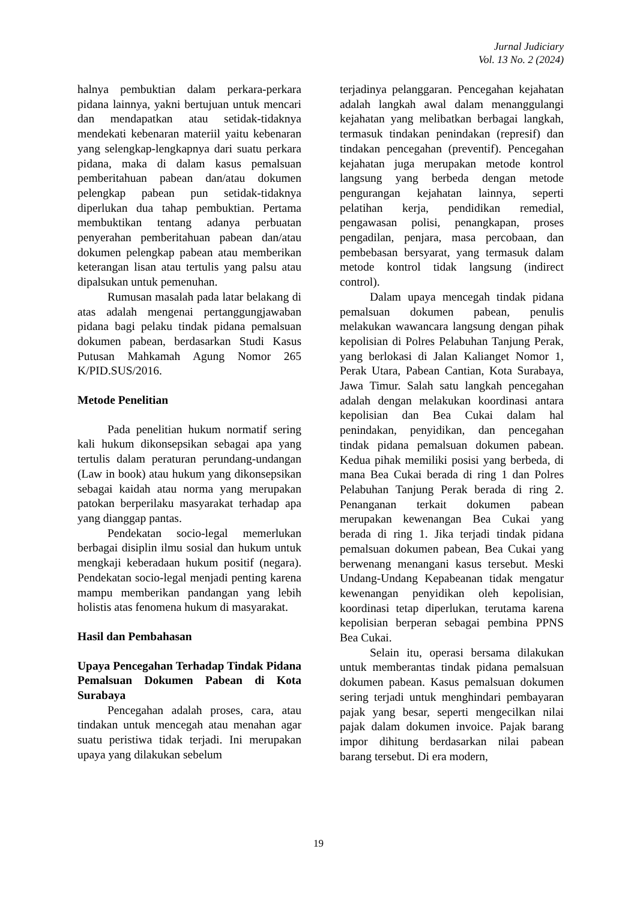Jurnal Judiciary
Vol. 13 No. 2 (2024)
halnya pembuktian dalam perkara-perkara pidana lainnya, yakni bertujuan untuk mencari dan mendapatkan atau setidak-tidaknya mendekati kebenaran materiil yaitu kebenaran yang selengkap-lengkapnya dari suatu perkara pidana, maka di dalam kasus pemalsuan pemberitahuan pabean dan/atau dokumen pelengkap pabean pun setidak-tidaknya diperlukan dua tahap pembuktian. Pertama membuktikan tentang adanya perbuatan penyerahan pemberitahuan pabean dan/atau dokumen pelengkap pabean atau memberikan keterangan lisan atau tertulis yang palsu atau dipalsukan untuk pemenuhan.
Rumusan masalah pada latar belakang di atas adalah mengenai pertanggungjawaban pidana bagi pelaku tindak pidana pemalsuan dokumen pabean, berdasarkan Studi Kasus Putusan Mahkamah Agung Nomor 265 K/PID.SUS/2016.
Metode Penelitian
Pada penelitian hukum normatif sering kali hukum dikonsepsikan sebagai apa yang tertulis dalam peraturan perundang-undangan (Law in book) atau hukum yang dikonsepsikan sebagai kaidah atau norma yang merupakan patokan berperilaku masyarakat terhadap apa yang dianggap pantas.
Pendekatan socio-legal memerlukan berbagai disiplin ilmu sosial dan hukum untuk mengkaji keberadaan hukum positif (negara). Pendekatan socio-legal menjadi penting karena mampu memberikan pandangan yang lebih holistis atas fenomena hukum di masyarakat.
Hasil dan Pembahasan
Upaya Pencegahan Terhadap Tindak Pidana Pemalsuan Dokumen Pabean di Kota Surabaya
Pencegahan adalah proses, cara, atau tindakan untuk mencegah atau menahan agar suatu peristiwa tidak terjadi. Ini merupakan upaya yang dilakukan sebelum
terjadinya pelanggaran. Pencegahan kejahatan adalah langkah awal dalam menanggulangi kejahatan yang melibatkan berbagai langkah, termasuk tindakan penindakan (represif) dan tindakan pencegahan (preventif). Pencegahan kejahatan juga merupakan metode kontrol langsung yang berbeda dengan metode pengurangan kejahatan lainnya, seperti pelatihan kerja, pendidikan remedial, pengawasan polisi, penangkapan, proses pengadilan, penjara, masa percobaan, dan pembebasan bersyarat, yang termasuk dalam metode kontrol tidak langsung (indirect control).
Dalam upaya mencegah tindak pidana pemalsuan dokumen pabean, penulis melakukan wawancara langsung dengan pihak kepolisian di Polres Pelabuhan Tanjung Perak, yang berlokasi di Jalan Kalianget Nomor 1, Perak Utara, Pabean Cantian, Kota Surabaya, Jawa Timur. Salah satu langkah pencegahan adalah dengan melakukan koordinasi antara kepolisian dan Bea Cukai dalam hal penindakan, penyidikan, dan pencegahan tindak pidana pemalsuan dokumen pabean. Kedua pihak memiliki posisi yang berbeda, di mana Bea Cukai berada di ring 1 dan Polres Pelabuhan Tanjung Perak berada di ring 2. Penanganan terkait dokumen pabean merupakan kewenangan Bea Cukai yang berada di ring 1. Jika terjadi tindak pidana pemalsuan dokumen pabean, Bea Cukai yang berwenang menangani kasus tersebut. Meski Undang-Undang Kepabeanan tidak mengatur kewenangan penyidikan oleh kepolisian, koordinasi tetap diperlukan, terutama karena kepolisian berperan sebagai pembina PPNS Bea Cukai.
Selain itu, operasi bersama dilakukan untuk memberantas tindak pidana pemalsuan dokumen pabean. Kasus pemalsuan dokumen sering terjadi untuk menghindari pembayaran pajak yang besar, seperti mengecilkan nilai pajak dalam dokumen invoice. Pajak barang impor dihitung berdasarkan nilai pabean barang tersebut. Di era modern,
19